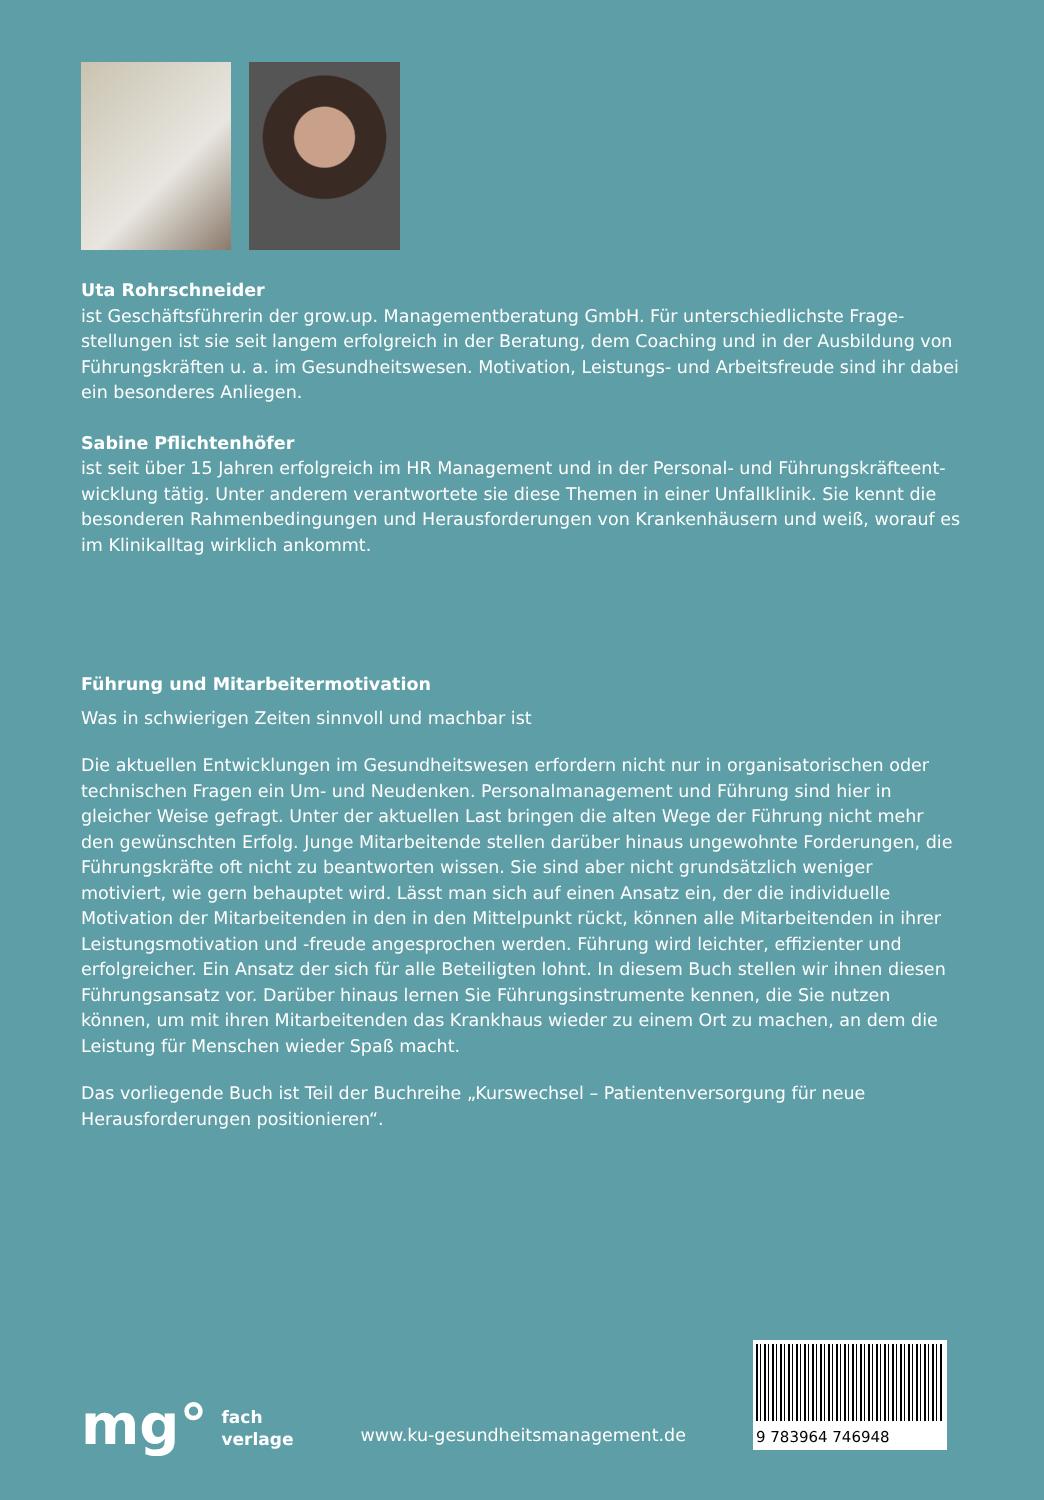Uta Rohrschneider
ist Geschäftsführerin der grow.up. Managementberatung GmbH. Für unterschiedlichste Frage­stellungen ist sie seit langem erfolgreich in der Beratung, dem Coaching und in der Ausbildung von Führungskräften u. a. im Gesundheitswesen. Motivation, Leistungs- und Arbeitsfreude sind ihr dabei ein besonderes Anliegen.
Sabine Pflichtenhöfer
ist seit über 15 Jahren erfolgreich im HR Management und in der Personal- und Führungskräfteent­wicklung tätig. Unter anderem verantwortete sie diese Themen in einer Unfallklinik. Sie kennt die besonderen Rahmenbedingungen und Herausforderungen von Krankenhäusern und weiß, worauf es im Klinikalltag wirklich ankommt.
Führung und Mitarbeitermotivation
Was in schwierigen Zeiten sinnvoll und machbar ist
Die aktuellen Entwicklungen im Gesundheitswesen erfordern nicht nur in organisatorischen oder technischen Fragen ein Um- und Neudenken. Personalmanagement und Führung sind hier in gleicher Weise gefragt. Unter der aktuellen Last bringen die alten Wege der Führung nicht mehr den gewünschten Erfolg. Junge Mitarbeitende stellen darüber hinaus ungewohnte Forderungen, die Führungskräfte oft nicht zu beantworten wissen. Sie sind aber nicht grundsätzlich weniger motiviert, wie gern behauptet wird. Lässt man sich auf einen Ansatz ein, der die individuelle Motivation der Mitarbeitenden in den in den Mittelpunkt rückt, können alle Mitarbeitenden in ihrer Leistungsmo­tivation und -freude angesprochen werden. Führung wird leichter, effizienter und erfolgreicher. Ein Ansatz der sich für alle Beteiligten lohnt. In diesem Buch stellen wir ihnen diesen Führungsansatz vor. Darüber hinaus lernen Sie Führungsinstrumente kennen, die Sie nutzen können, um mit ihren Mitarbeitenden das Krankhaus wieder zu einem Ort zu machen, an dem die Leistung für Menschen wieder Spaß macht.
Das vorliegende Buch ist Teil der Buchreihe „Kurswechsel – Patientenversorgung für neue Herausforderungen positionieren“.
mg° fach
verlage
www.ku-gesundheitsmanagement.de
9 783964 746948